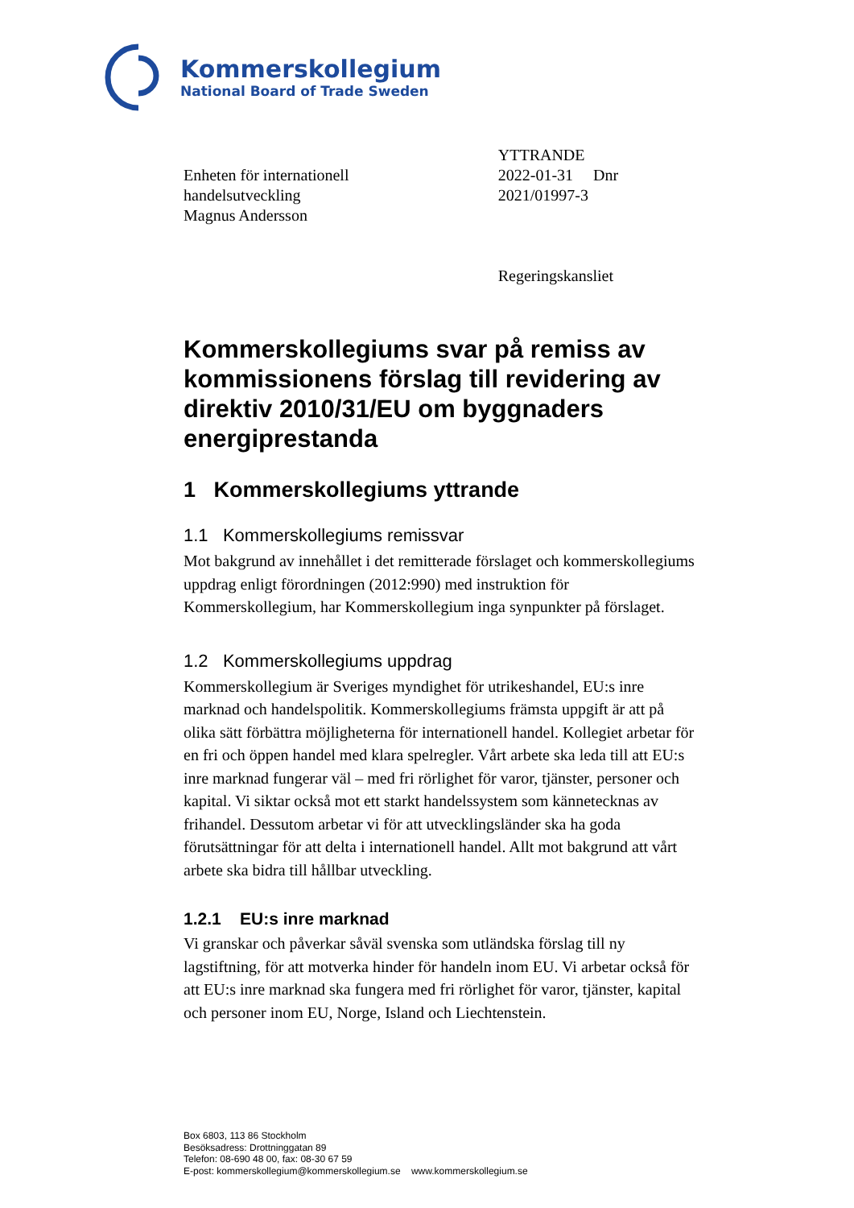Kommerskollegium
National Board of Trade Sweden
Enheten för internationell
handelsutveckling
Magnus Andersson
YTTRANDE
2022-01-31 Dnr 2021/01997-3
Regeringskansliet
Kommerskollegiums svar på remiss av kommissionens förslag till revidering av direktiv 2010/31/EU om byggnaders energiprestanda
1 Kommerskollegiums yttrande
1.1 Kommerskollegiums remissvar
Mot bakgrund av innehållet i det remitterade förslaget och kommerskollegiums uppdrag enligt förordningen (2012:990) med instruktion för Kommerskollegium, har Kommerskollegium inga synpunkter på förslaget.
1.2 Kommerskollegiums uppdrag
Kommerskollegium är Sveriges myndighet för utrikeshandel, EU:s inre marknad och handelspolitik. Kommerskollegiums främsta uppgift är att på olika sätt förbättra möjligheterna för internationell handel. Kollegiet arbetar för en fri och öppen handel med klara spelregler. Vårt arbete ska leda till att EU:s inre marknad fungerar väl – med fri rörlighet för varor, tjänster, personer och kapital. Vi siktar också mot ett starkt handelssystem som kännetecknas av frihandel. Dessutom arbetar vi för att utvecklingsländer ska ha goda förutsättningar för att delta i internationell handel. Allt mot bakgrund att vårt arbete ska bidra till hållbar utveckling.
1.2.1 EU:s inre marknad
Vi granskar och påverkar såväl svenska som utländska förslag till ny lagstiftning, för att motverka hinder för handeln inom EU. Vi arbetar också för att EU:s inre marknad ska fungera med fri rörlighet för varor, tjänster, kapital och personer inom EU, Norge, Island och Liechtenstein.
Box 6803, 113 86 Stockholm
Besöksadress: Drottninggatan 89
Telefon: 08-690 48 00, fax: 08-30 67 59
E-post: kommerskollegium@kommerskollegium.se www.kommerskollegium.se